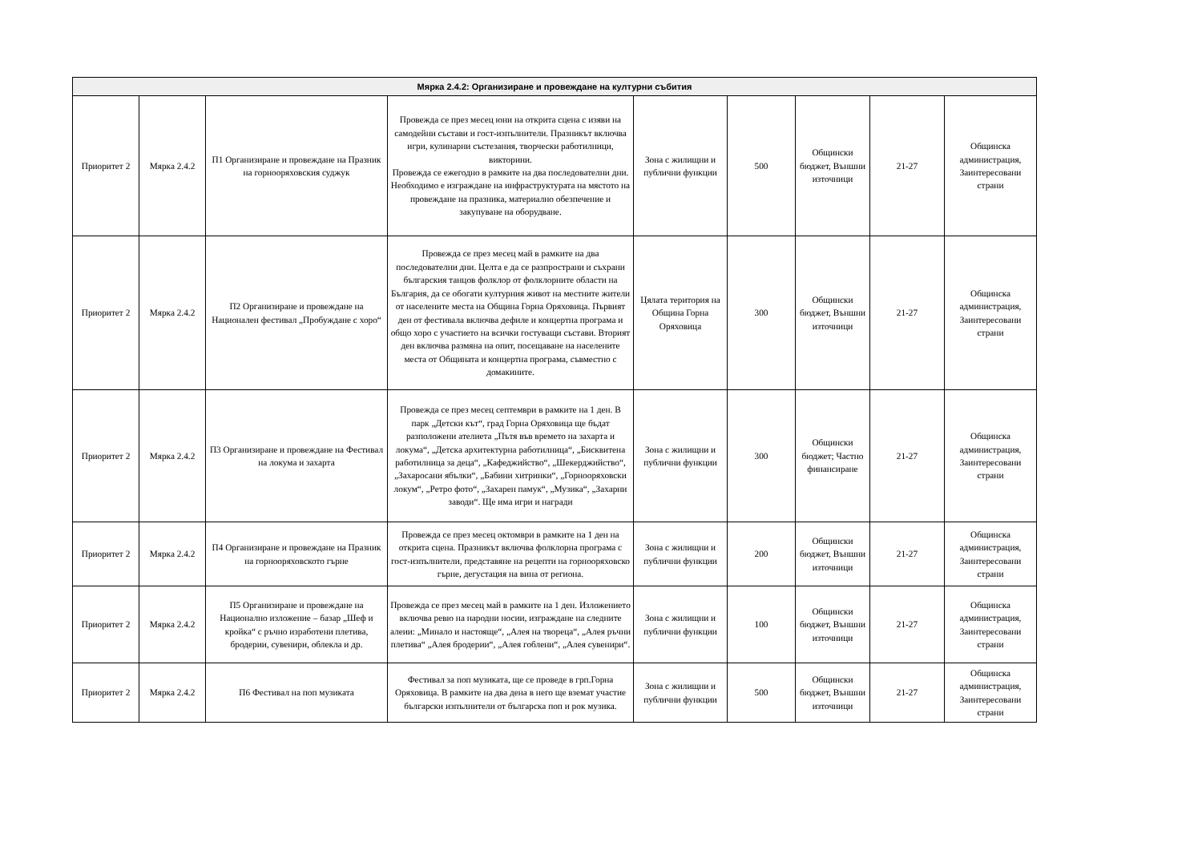| Мярка 2.4.2: Организиране и провеждане на културни събития | | | | | | | | |
| --- | --- | --- | --- | --- | --- | --- | --- | --- |
| Приоритет 2 | Мярка 2.4.2 | П1 Организиране и провеждане на Празник на горнооряховския суджук | Провежда се през месец юни на открита сцена с изяви на самодейни състави и гост-изпълнители. Празникът включва игри, кулинарни състезания, творчески работилници, викторини. Провежда се ежегодно в рамките на два последователни дни. Необходимо е изграждане на инфраструктурата на мястото на провеждане на празника, материално обезпечение и закупуване на оборудване. | Зона с жилищни и публични функции | 500 | Общински бюджет, Външни източници | 21-27 | Общинска администрация, Заинтересовани страни |
| Приоритет 2 | Мярка 2.4.2 | П2 Организиране и провеждане на Национален фестивал „Пробуждане с хоро“ | Провежда се през месец май в рамките на два последователни дни. Целта е да се разпространи и съхрани българския танцов фолклор от фолклорните области на България, да се обогати културния живот на местните жители от населените места на Община Горна Оряховица. Първият ден от фестивала включва дефиле и концертна програма и общо хоро с участието на всички гостуващи състави. Вторият ден включва размяна на опит, посещаване на населените места от Общината и концертна програма, съвместно с домакините. | Цялата територия на Община Горна Оряховица | 300 | Общински бюджет, Външни източници | 21-27 | Общинска администрация, Заинтересовани страни |
| Приоритет 2 | Мярка 2.4.2 | П3 Организиране и провеждане на Фестивал на локума и захарта | Провежда се през месец септември в рамките на 1 ден. В парк „Детски кът“, град Горна Оряховица ще бъдат разположени ателиета „Пътя във времето на захарта и локума“, „Детска архитектурна работилница“, „Бисквитена работилница за деца“, „Кафеджийство“, „Шекерджийство“, „Захаросани ябълки“, „Бабини хитринки“, „Горнооряховски локум“, „Ретро фото“, „Захарен памук“, „Музика“, „Захарни заводи“. Ще има игри и награди | Зона с жилищни и публични функции | 300 | Общински бюджет; Частно финансиране | 21-27 | Общинска администрация, Заинтересовани страни |
| Приоритет 2 | Мярка 2.4.2 | П4 Организиране и провеждане на Празник на горнооряховското гърне | Провежда се през месец октомври в рамките на 1 ден на открита сцена. Празникът включва фолклорна програма с гост-изпълнители, представяне на рецепти на горнооряховско гърне, дегустация на вина от региона. | Зона с жилищни и публични функции | 200 | Общински бюджет, Външни източници | 21-27 | Общинска администрация, Заинтересовани страни |
| Приоритет 2 | Мярка 2.4.2 | П5 Организиране и провеждане на Национално изложение – базар „Шеф и кройка“ с ръчно изработени плетива, бродерии, сувенири, облекла и др. | Провежда се през месец май в рамките на 1 ден. Изложението включва ревю на народни носии, изграждане на следните алеии: „Минало и настояще“, „Алея на твореца“, „Алея ръчни плетива“ „Алея бродерии“, „Алея гоблени“, „Алея сувенири“. | Зона с жилищни и публични функции | 100 | Общински бюджет, Външни източници | 21-27 | Общинска администрация, Заинтересовани страни |
| Приоритет 2 | Мярка 2.4.2 | П6 Фестивал на поп музиката | Фестивал за поп музиката, ще се проведе в грп.Горна Оряховица. В рамките на два дена в него ще вземат участие български изпълнители от българска поп и рок музика. | Зона с жилищни и публични функции | 500 | Общински бюджет, Външни източници | 21-27 | Общинска администрация, Заинтересовани страни |